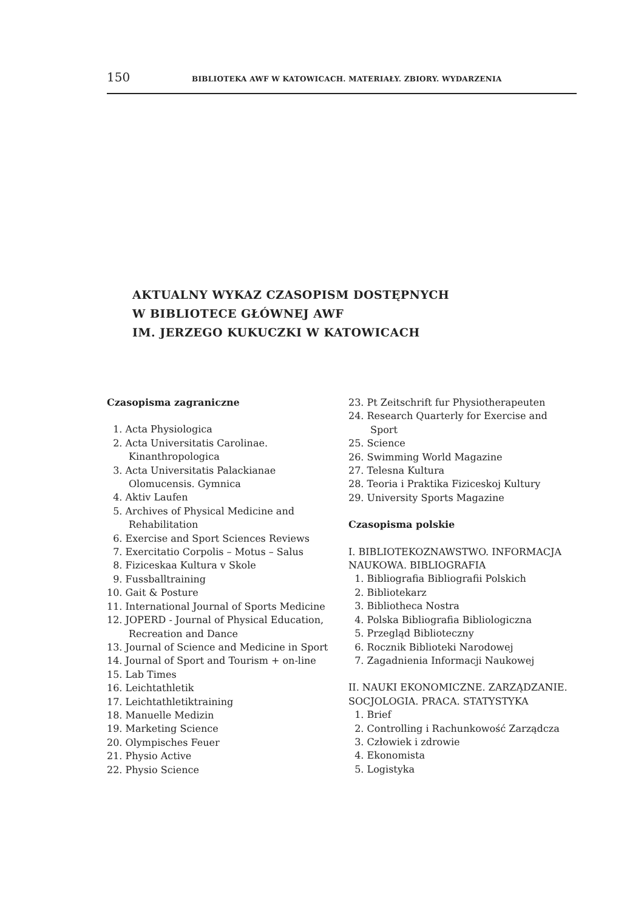150 BIBLIOTEKA AWF W KATOWICACH. MATERIAŁY. ZBIORY. WYDARZENIA
AKTUALNY WYKAZ CZASOPISM DOSTĘPNYCH
W BIBLIOTECE GŁÓWNEJ AWF
IM. JERZEGO KUKUCZKI W KATOWICACH
Czasopisma zagraniczne
1. Acta Physiologica
2. Acta Universitatis Carolinae. Kinanthropologica
3. Acta Universitatis Palackianae Olomucensis. Gymnica
4. Aktiv Laufen
5. Archives of Physical Medicine and Rehabilitation
6. Exercise and Sport Sciences Reviews
7. Exercitatio Corpolis – Motus – Salus
8. Fiziceskaa Kultura v Skole
9. Fussballtraining
10. Gait & Posture
11. International Journal of Sports Medicine
12. JOPERD - Journal of Physical Education, Recreation and Dance
13. Journal of Science and Medicine in Sport
14. Journal of Sport and Tourism + on-line
15. Lab Times
16. Leichtathletik
17. Leichtathletiktraining
18. Manuelle Medizin
19. Marketing Science
20. Olympisches Feuer
21. Physio Active
22. Physio Science
23. Pt Zeitschrift fur Physiotherapeuten
24. Research Quarterly for Exercise and Sport
25. Science
26. Swimming World Magazine
27. Telesna Kultura
28. Teoria i Praktika Fiziceskoj Kultury
29. University Sports Magazine
Czasopisma polskie
I. BIBLIOTEKOZNAWSTWO. INFORMACJA NAUKOWA. BIBLIOGRAFIA
1. Bibliografia Bibliografii Polskich
2. Bibliotekarz
3. Bibliotheca Nostra
4. Polska Bibliografia Bibliologiczna
5. Przegląd Biblioteczny
6. Rocznik Biblioteki Narodowej
7. Zagadnienia Informacji Naukowej
II. NAUKI EKONOMICZNE. ZARZĄDZANIE. SOCJOLOGIA. PRACA. STATYSTYKA
1. Brief
2. Controlling i Rachunkowość Zarządcza
3. Człowiek i zdrowie
4. Ekonomista
5. Logistyka